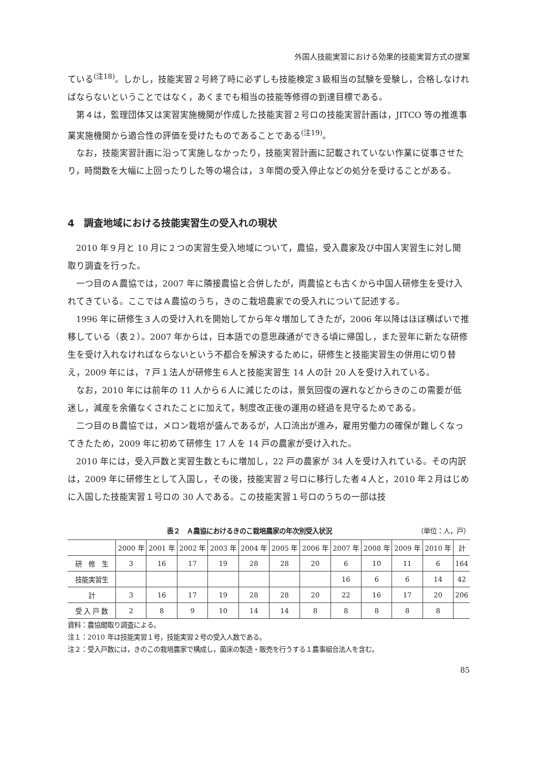外国人技能実習における効果的技能実習方式の提案
ている<sup>(注18)</sup>。しかし，技能実習２号終了時に必ずしも技能検定３級相当の試験を受験し，合格しなければならないということではなく，あくまでも相当の技能等修得の到達目標である。
第４は，監理団体又は実習実施機関が作成した技能実習２号ロの技能実習計画は，JITCO 等の推進事業実施機関から適合性の評価を受けたものであることである<sup>(注19)</sup>。
なお，技能実習計画に沿って実施しなかったり，技能実習計画に記載されていない作業に従事させたり，時間数を大幅に上回ったりした等の場合は，３年間の受入停止などの処分を受けることがある。
4　調査地域における技能実習生の受入れの現状
2010 年９月と 10 月に２つの実習生受入地域について，農協，受入農家及び中国人実習生に対し聞取り調査を行った。
一つ目のＡ農協では，2007 年に隣接農協と合併したが，両農協とも古くから中国人研修生を受け入れてきている。ここではＡ農協のうち，きのこ栽培農家での受入れについて記述する。
1996 年に研修生３人の受け入れを開始してから年々増加してきたが，2006 年以降はほぼ横ばいで推移している（表２）。2007 年からは，日本語での意思疎通ができる頃に帰国し，また翌年に新たな研修生を受け入れなければならないという不都合を解決するために，研修生と技能実習生の併用に切り替え，2009 年には，７戸１法人が研修生６人と技能実習生 14 人の計 20 人を受け入れている。
なお，2010 年には前年の 11 人から６人に減じたのは，景気回復の遅れなどからきのこの需要が低迷し，減産を余儀なくされたことに加えて，制度改正後の運用の経過を見守るためである。
二つ目のＢ農協では，メロン栽培が盛んであるが，人口流出が進み，雇用労働力の確保が難しくなってきたため，2009 年に初めて研修生 17 人を 14 戸の農家が受け入れた。
2010 年には，受入戸数と実習生数ともに増加し，22 戸の農家が 34 人を受け入れている。その内訳は，2009 年に研修生として入国し，その後，技能実習２号ロに移行した者４人と，2010 年２月はじめに入国した技能実習１号ロの 30 人である。この技能実習１号ロのうちの一部は技
表２　Ａ農協におけるきのこ栽培農家の年次別受入状況 （単位：人，戸）
| | 2000 年 | 2001 年 | 2002 年 | 2003 年 | 2004 年 | 2005 年 | 2006 年 | 2007 年 | 2008 年 | 2009 年 | 2010 年 | 計 |
| --- | --- | --- | --- | --- | --- | --- | --- | --- | --- | --- | --- | --- |
| 研 修 生 | 3 | 16 | 17 | 19 | 28 | 28 | 20 | 6 | 10 | 11 | 6 | 164 |
| 技能実習生 | | | | | | | | 16 | 6 | 6 | 14 | 42 |
| 計 | 3 | 16 | 17 | 19 | 28 | 28 | 20 | 22 | 16 | 17 | 20 | 206 |
| 受 入 戸 数 | 2 | 8 | 9 | 10 | 14 | 14 | 8 | 8 | 8 | 8 | 8 | |
資料：農協聞取り調査による。
注１：2010 年は技能実習１号，技能実習２号の受入人数である。
注２：受入戸数には，きのこの栽培農家で構成し，菌床の製造・販売を行うする１農事組合法人を含む。
85